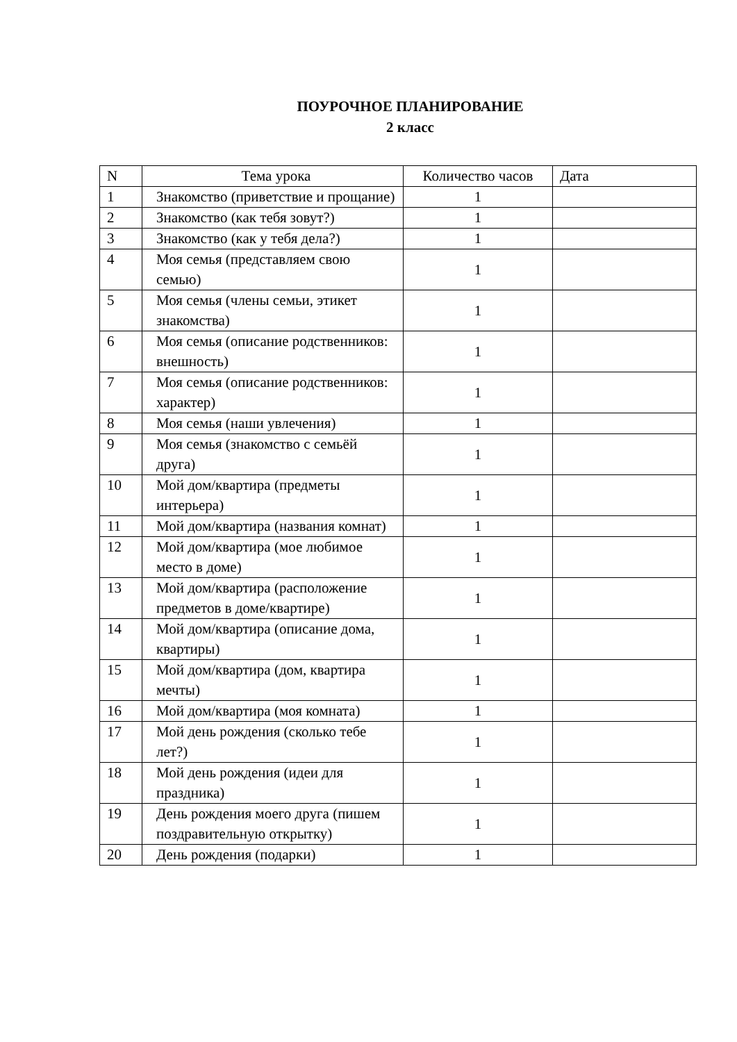ПОУРОЧНОЕ ПЛАНИРОВАНИЕ
2 класс
| N | Тема урока | Количество часов | Дата |
| --- | --- | --- | --- |
| 1 | Знакомство (приветствие и прощание) | 1 | |
| 2 | Знакомство (как тебя зовут?) | 1 | |
| 3 | Знакомство (как у тебя дела?) | 1 | |
| 4 | Моя семья (представляем свою семью) | 1 | |
| 5 | Моя семья (члены семьи, этикет знакомства) | 1 | |
| 6 | Моя семья (описание родственников: внешность) | 1 | |
| 7 | Моя семья (описание родственников: характер) | 1 | |
| 8 | Моя семья (наши увлечения) | 1 | |
| 9 | Моя семья (знакомство с семьёй друга) | 1 | |
| 10 | Мой дом/квартира (предметы интерьера) | 1 | |
| 11 | Мой дом/квартира (названия комнат) | 1 | |
| 12 | Мой дом/квартира (мое любимое место в доме) | 1 | |
| 13 | Мой дом/квартира (расположение предметов в доме/квартире) | 1 | |
| 14 | Мой дом/квартира (описание дома, квартиры) | 1 | |
| 15 | Мой дом/квартира (дом, квартира мечты) | 1 | |
| 16 | Мой дом/квартира (моя комната) | 1 | |
| 17 | Мой день рождения (сколько тебе лет?) | 1 | |
| 18 | Мой день рождения (идеи для праздника) | 1 | |
| 19 | День рождения моего друга (пишем поздравительную открытку) | 1 | |
| 20 | День рождения (подарки) | 1 | |